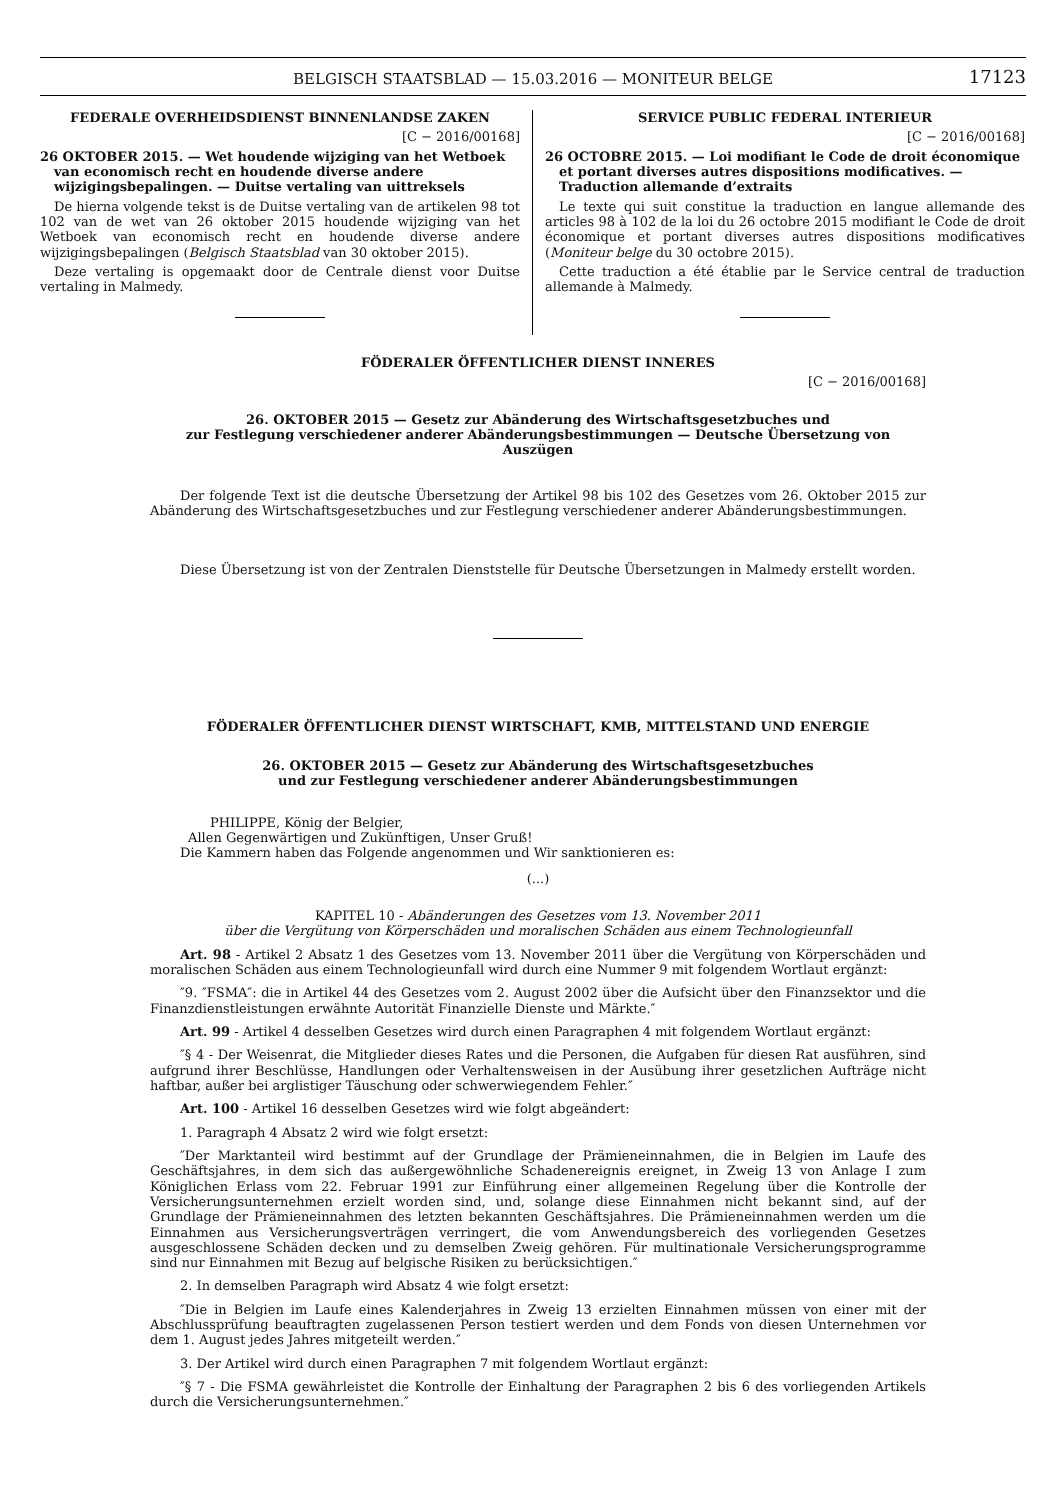BELGISCH STAATSBLAD — 15.03.2016 — MONITEUR BELGE
17123
FEDERALE OVERHEIDSDIENST BINNENLANDSE ZAKEN
[C − 2016/00168]
26 OKTOBER 2015. — Wet houdende wijziging van het Wetboek van economisch recht en houdende diverse andere wijzigingsbepalingen. — Duitse vertaling van uittreksels
De hierna volgende tekst is de Duitse vertaling van de artikelen 98 tot 102 van de wet van 26 oktober 2015 houdende wijziging van het Wetboek van economisch recht en houdende diverse andere wijzigingsbepalingen (Belgisch Staatsblad van 30 oktober 2015).
Deze vertaling is opgemaakt door de Centrale dienst voor Duitse vertaling in Malmedy.
SERVICE PUBLIC FEDERAL INTERIEUR
[C − 2016/00168]
26 OCTOBRE 2015. — Loi modifiant le Code de droit économique et portant diverses autres dispositions modificatives. — Traduction allemande d’extraits
Le texte qui suit constitue la traduction en langue allemande des articles 98 à 102 de la loi du 26 octobre 2015 modifiant le Code de droit économique et portant diverses autres dispositions modificatives (Moniteur belge du 30 octobre 2015).
Cette traduction a été établie par le Service central de traduction allemande à Malmedy.
FÖDERALER ÖFFENTLICHER DIENST INNERES
[C − 2016/00168]
26. OKTOBER 2015 — Gesetz zur Abänderung des Wirtschaftsgesetzbuches und
zur Festlegung verschiedener anderer Abänderungsbestimmungen — Deutsche Übersetzung von Auszügen
Der folgende Text ist die deutsche Übersetzung der Artikel 98 bis 102 des Gesetzes vom 26. Oktober 2015 zur Abänderung des Wirtschaftsgesetzbuches und zur Festlegung verschiedener anderer Abänderungsbestimmungen.
Diese Übersetzung ist von der Zentralen Dienststelle für Deutsche Übersetzungen in Malmedy erstellt worden.
FÖDERALER ÖFFENTLICHER DIENST WIRTSCHAFT, KMB, MITTELSTAND UND ENERGIE
26. OKTOBER 2015 — Gesetz zur Abänderung des Wirtschaftsgesetzbuches
und zur Festlegung verschiedener anderer Abänderungsbestimmungen
PHILIPPE, König der Belgier,
Allen Gegenwärtigen und Zukünftigen, Unser Gruß!
Die Kammern haben das Folgende angenommen und Wir sanktionieren es:
(...)
KAPITEL 10 - Abänderungen des Gesetzes vom 13. November 2011
über die Vergütung von Körperschäden und moralischen Schäden aus einem Technologieunfall
Art. 98 - Artikel 2 Absatz 1 des Gesetzes vom 13. November 2011 über die Vergütung von Körperschäden und moralischen Schäden aus einem Technologieunfall wird durch eine Nummer 9 mit folgendem Wortlaut ergänzt:
″9. ″FSMA″: die in Artikel 44 des Gesetzes vom 2. August 2002 über die Aufsicht über den Finanzsektor und die Finanzdienstleistungen erwähnte Autorität Finanzielle Dienste und Märkte.″
Art. 99 - Artikel 4 desselben Gesetzes wird durch einen Paragraphen 4 mit folgendem Wortlaut ergänzt:
″§ 4 - Der Weisenrat, die Mitglieder dieses Rates und die Personen, die Aufgaben für diesen Rat ausführen, sind aufgrund ihrer Beschlüsse, Handlungen oder Verhaltensweisen in der Ausübung ihrer gesetzlichen Aufträge nicht haftbar, außer bei arglistiger Täuschung oder schwerwiegendem Fehler.″
Art. 100 - Artikel 16 desselben Gesetzes wird wie folgt abgeändert:
1. Paragraph 4 Absatz 2 wird wie folgt ersetzt:
″Der Marktanteil wird bestimmt auf der Grundlage der Prämieneinnahmen, die in Belgien im Laufe des Geschäftsjahres, in dem sich das außergewöhnliche Schadenereignis ereignet, in Zweig 13 von Anlage I zum Königlichen Erlass vom 22. Februar 1991 zur Einführung einer allgemeinen Regelung über die Kontrolle der Versicherungsunternehmen erzielt worden sind, und, solange diese Einnahmen nicht bekannt sind, auf der Grundlage der Prämieneinnahmen des letzten bekannten Geschäftsjahres. Die Prämieneinnahmen werden um die Einnahmen aus Versicherungsverträgen verringert, die vom Anwendungsbereich des vorliegenden Gesetzes ausgeschlossene Schäden decken und zu demselben Zweig gehören. Für multinationale Versicherungsprogramme sind nur Einnahmen mit Bezug auf belgische Risiken zu berücksichtigen.″
2. In demselben Paragraph wird Absatz 4 wie folgt ersetzt:
″Die in Belgien im Laufe eines Kalenderjahres in Zweig 13 erzielten Einnahmen müssen von einer mit der Abschlussprüfung beauftragten zugelassenen Person testiert werden und dem Fonds von diesen Unternehmen vor dem 1. August jedes Jahres mitgeteilt werden.″
3. Der Artikel wird durch einen Paragraphen 7 mit folgendem Wortlaut ergänzt:
″§ 7 - Die FSMA gewährleistet die Kontrolle der Einhaltung der Paragraphen 2 bis 6 des vorliegenden Artikels durch die Versicherungsunternehmen.″